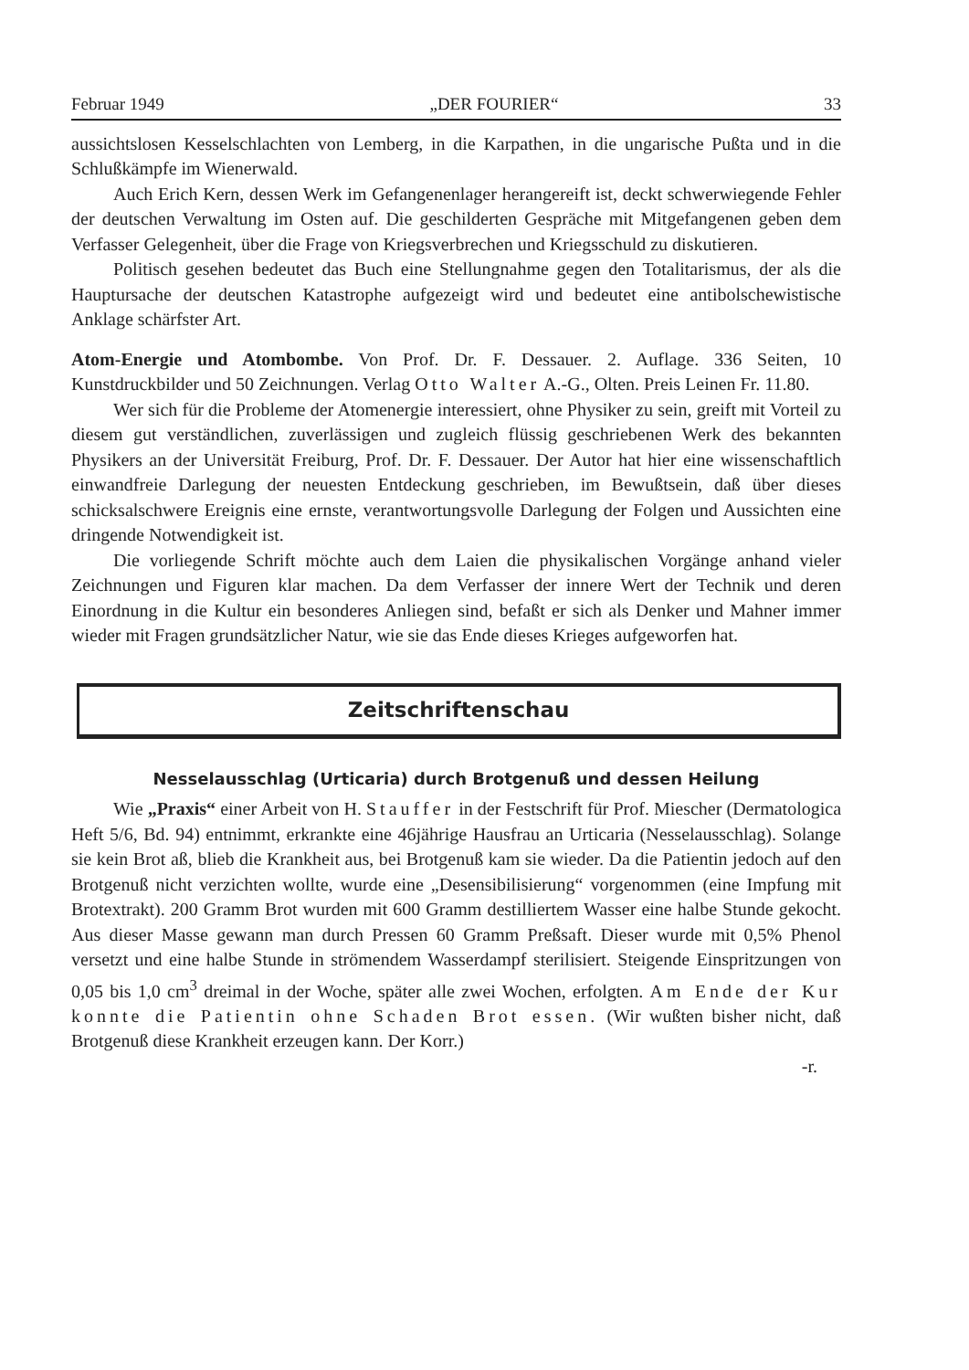Februar 1949 „DER FOURIER“33
aussichtslosen Kesselschlachten von Lemberg, in die Karpathen, in die ungarische Pußta und in die Schlußkämpfe im Wienerwald.
Auch Erich Kern, dessen Werk im Gefangenenlager herangereift ist, deckt schwerwiegende Fehler der deutschen Verwaltung im Osten auf. Die geschilderten Gespräche mit Mitgefangenen geben dem Verfasser Gelegenheit, über die Frage von Kriegsverbrechen und Kriegsschuld zu diskutieren.
Politisch gesehen bedeutet das Buch eine Stellungnahme gegen den Totalitarismus, der als die Hauptursache der deutschen Katastrophe aufgezeigt wird und bedeutet eine antibolschewistische Anklage schärfster Art.
Atom-Energie und Atombombe. Von Prof. Dr. F. Dessauer. 2. Auflage. 336 Seiten, 10 Kunstdruckbilder und 50 Zeichnungen. Verlag Otto Walter A.-G., Olten. Preis Leinen Fr. 11.80.
Wer sich für die Probleme der Atomenergie interessiert, ohne Physiker zu sein, greift mit Vorteil zu diesem gut verständlichen, zuverlässigen und zugleich flüssig geschriebenen Werk des bekannten Physikers an der Universität Freiburg, Prof. Dr. F. Dessauer. Der Autor hat hier eine wissenschaftlich einwandfreie Darlegung der neuesten Entdeckung geschrieben, im Bewußtsein, daß über dieses schicksalschwere Ereignis eine ernste, verantwortungsvolle Darlegung der Folgen und Aussichten eine dringende Notwendigkeit ist.
Die vorliegende Schrift möchte auch dem Laien die physikalischen Vorgänge anhand vieler Zeichnungen und Figuren klar machen. Da dem Verfasser der innere Wert der Technik und deren Einordnung in die Kultur ein besonderes Anliegen sind, befaßt er sich als Denker und Mahner immer wieder mit Fragen grundsätzlicher Natur, wie sie das Ende dieses Krieges aufgeworfen hat.
Zeitschriftenschau
Nesselausschlag (Urticaria) durch Brotgenuß und dessen Heilung
Wie „Praxis“ einer Arbeit von H. Stauffer in der Festschrift für Prof. Miescher (Dermatologica Heft 5/6, Bd. 94) entnimmt, erkrankte eine 46jährige Hausfrau an Urticaria (Nesselausschlag). Solange sie kein Brot aß, blieb die Krankheit aus, bei Brotgenuß kam sie wieder. Da die Patientin jedoch auf den Brotgenuß nicht verzichten wollte, wurde eine „Desensibilisierung“ vorgenommen (eine Impfung mit Brotextrakt). 200 Gramm Brot wurden mit 600 Gramm destilliertem Wasser eine halbe Stunde gekocht. Aus dieser Masse gewann man durch Pressen 60 Gramm Preßsaft. Dieser wurde mit 0,5% Phenol versetzt und eine halbe Stunde in strömendem Wasserdampf sterilisiert. Steigende Einspritzungen von 0,05 bis 1,0 cm<sup>3</sup> dreimal in der Woche, später alle zwei Wochen, erfolgten. Am Ende der Kur konnte die Patientin ohne Schaden Brot essen. (Wir wußten bisher nicht, daß Brotgenuß diese Krankheit erzeugen kann. Der Korr.)
-r.